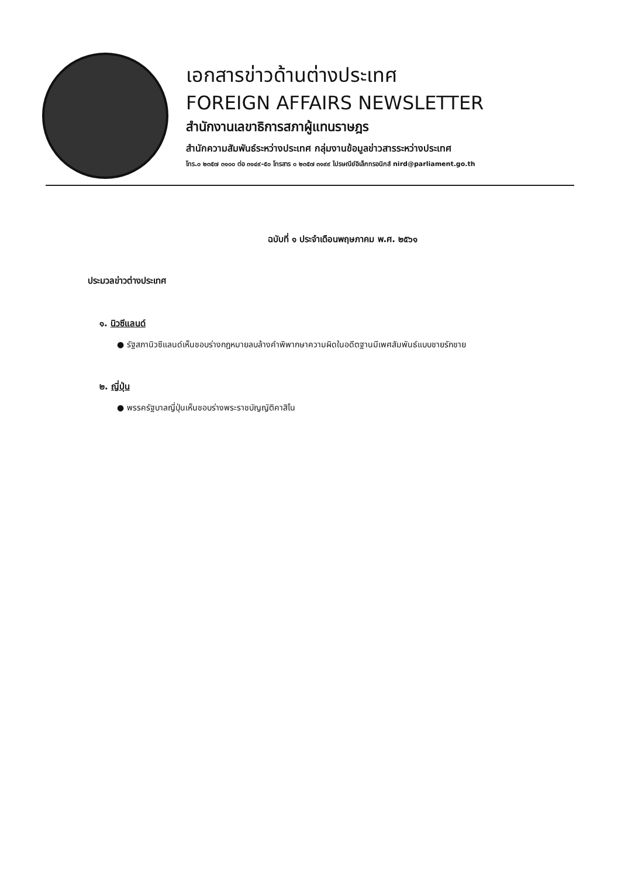เอกสารข่าวด้านต่างประเทศ
FOREIGN AFFAIRS NEWSLETTER
สำนักงานเลขาธิการสภาผู้แทนราษฎร
สำนักความสัมพันธ์ระหว่างประเทศ กลุ่มงานข้อมูลข่าวสารระหว่างประเทศ
โทร.๐ ๒๓๕๗ ๓๑๐๐ ต่อ ๓๑๔๙-๕๐ โทรสาร ๐ ๒๓๕๗ ๓๑๙๙ ไปรษณีย์อิเล็กทรอนิกส์ nird@parliament.go.th
ฉบับที่ ๑ ประจำเดือนพฤษภาคม พ.ศ. ๒๕๖๑
ประมวลข่าวต่างประเทศ
๑. นิวซีแลนด์
● รัฐสภานิวซีแลนด์เห็นชอบร่างกฎหมายลบล้างคำพิพากษาความผิดในอดีตฐานมีเพศสัมพันธ์แบบชายรักชาย
๒. ญี่ปุ่น
● พรรครัฐบาลญี่ปุ่นเห็นชอบร่างพระราชบัญญัติคาสิโน